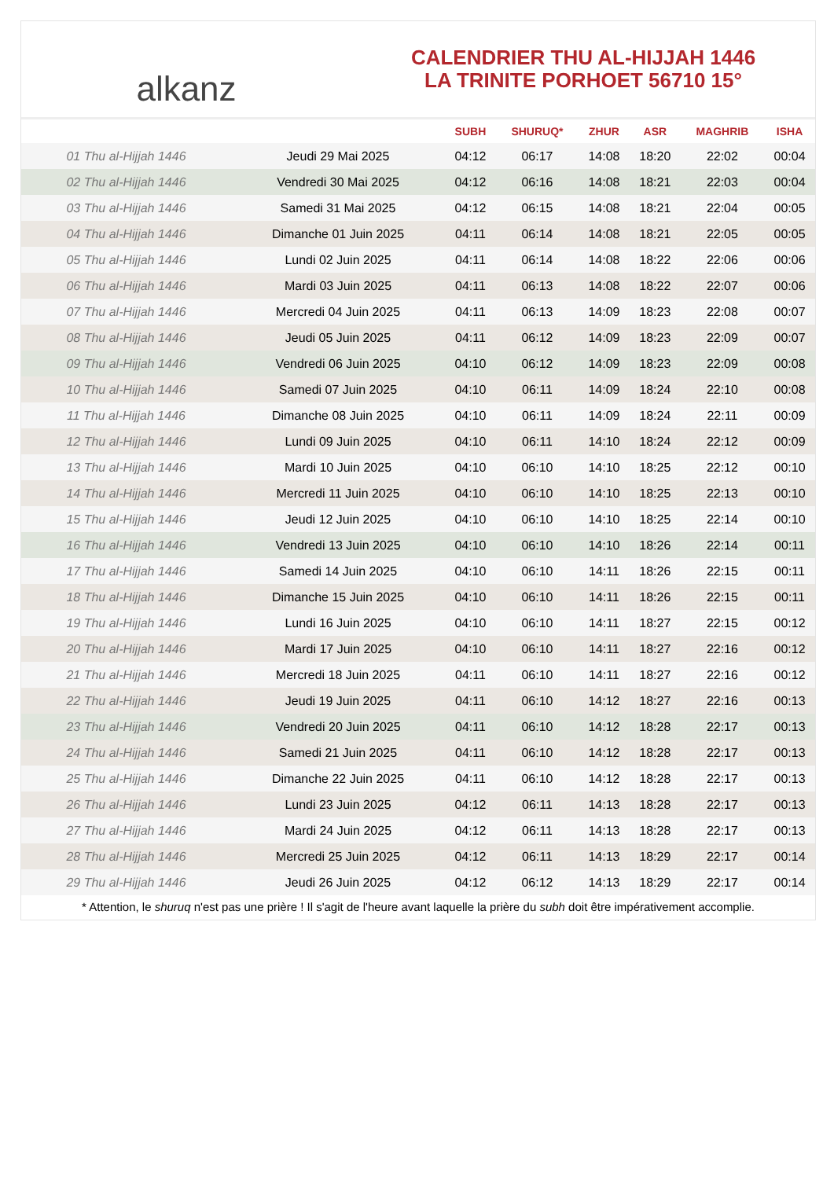alkanz
CALENDRIER THU AL-HIJJAH 1446
LA TRINITE PORHOET 56710 15°
| | | SUBH | SHURUQ* | ZHUR | ASR | MAGHRIB | ISHA |
| --- | --- | --- | --- | --- | --- | --- | --- |
| 01 Thu al-Hijjah 1446 | Jeudi 29 Mai 2025 | 04:12 | 06:17 | 14:08 | 18:20 | 22:02 | 00:04 |
| 02 Thu al-Hijjah 1446 | Vendredi 30 Mai 2025 | 04:12 | 06:16 | 14:08 | 18:21 | 22:03 | 00:04 |
| 03 Thu al-Hijjah 1446 | Samedi 31 Mai 2025 | 04:12 | 06:15 | 14:08 | 18:21 | 22:04 | 00:05 |
| 04 Thu al-Hijjah 1446 | Dimanche 01 Juin 2025 | 04:11 | 06:14 | 14:08 | 18:21 | 22:05 | 00:05 |
| 05 Thu al-Hijjah 1446 | Lundi 02 Juin 2025 | 04:11 | 06:14 | 14:08 | 18:22 | 22:06 | 00:06 |
| 06 Thu al-Hijjah 1446 | Mardi 03 Juin 2025 | 04:11 | 06:13 | 14:08 | 18:22 | 22:07 | 00:06 |
| 07 Thu al-Hijjah 1446 | Mercredi 04 Juin 2025 | 04:11 | 06:13 | 14:09 | 18:23 | 22:08 | 00:07 |
| 08 Thu al-Hijjah 1446 | Jeudi 05 Juin 2025 | 04:11 | 06:12 | 14:09 | 18:23 | 22:09 | 00:07 |
| 09 Thu al-Hijjah 1446 | Vendredi 06 Juin 2025 | 04:10 | 06:12 | 14:09 | 18:23 | 22:09 | 00:08 |
| 10 Thu al-Hijjah 1446 | Samedi 07 Juin 2025 | 04:10 | 06:11 | 14:09 | 18:24 | 22:10 | 00:08 |
| 11 Thu al-Hijjah 1446 | Dimanche 08 Juin 2025 | 04:10 | 06:11 | 14:09 | 18:24 | 22:11 | 00:09 |
| 12 Thu al-Hijjah 1446 | Lundi 09 Juin 2025 | 04:10 | 06:11 | 14:10 | 18:24 | 22:12 | 00:09 |
| 13 Thu al-Hijjah 1446 | Mardi 10 Juin 2025 | 04:10 | 06:10 | 14:10 | 18:25 | 22:12 | 00:10 |
| 14 Thu al-Hijjah 1446 | Mercredi 11 Juin 2025 | 04:10 | 06:10 | 14:10 | 18:25 | 22:13 | 00:10 |
| 15 Thu al-Hijjah 1446 | Jeudi 12 Juin 2025 | 04:10 | 06:10 | 14:10 | 18:25 | 22:14 | 00:10 |
| 16 Thu al-Hijjah 1446 | Vendredi 13 Juin 2025 | 04:10 | 06:10 | 14:10 | 18:26 | 22:14 | 00:11 |
| 17 Thu al-Hijjah 1446 | Samedi 14 Juin 2025 | 04:10 | 06:10 | 14:11 | 18:26 | 22:15 | 00:11 |
| 18 Thu al-Hijjah 1446 | Dimanche 15 Juin 2025 | 04:10 | 06:10 | 14:11 | 18:26 | 22:15 | 00:11 |
| 19 Thu al-Hijjah 1446 | Lundi 16 Juin 2025 | 04:10 | 06:10 | 14:11 | 18:27 | 22:15 | 00:12 |
| 20 Thu al-Hijjah 1446 | Mardi 17 Juin 2025 | 04:10 | 06:10 | 14:11 | 18:27 | 22:16 | 00:12 |
| 21 Thu al-Hijjah 1446 | Mercredi 18 Juin 2025 | 04:11 | 06:10 | 14:11 | 18:27 | 22:16 | 00:12 |
| 22 Thu al-Hijjah 1446 | Jeudi 19 Juin 2025 | 04:11 | 06:10 | 14:12 | 18:27 | 22:16 | 00:13 |
| 23 Thu al-Hijjah 1446 | Vendredi 20 Juin 2025 | 04:11 | 06:10 | 14:12 | 18:28 | 22:17 | 00:13 |
| 24 Thu al-Hijjah 1446 | Samedi 21 Juin 2025 | 04:11 | 06:10 | 14:12 | 18:28 | 22:17 | 00:13 |
| 25 Thu al-Hijjah 1446 | Dimanche 22 Juin 2025 | 04:11 | 06:10 | 14:12 | 18:28 | 22:17 | 00:13 |
| 26 Thu al-Hijjah 1446 | Lundi 23 Juin 2025 | 04:12 | 06:11 | 14:13 | 18:28 | 22:17 | 00:13 |
| 27 Thu al-Hijjah 1446 | Mardi 24 Juin 2025 | 04:12 | 06:11 | 14:13 | 18:28 | 22:17 | 00:13 |
| 28 Thu al-Hijjah 1446 | Mercredi 25 Juin 2025 | 04:12 | 06:11 | 14:13 | 18:29 | 22:17 | 00:14 |
| 29 Thu al-Hijjah 1446 | Jeudi 26 Juin 2025 | 04:12 | 06:12 | 14:13 | 18:29 | 22:17 | 00:14 |
* Attention, le shuruq n'est pas une prière ! Il s'agit de l'heure avant laquelle la prière du subh doit être impérativement accomplie.